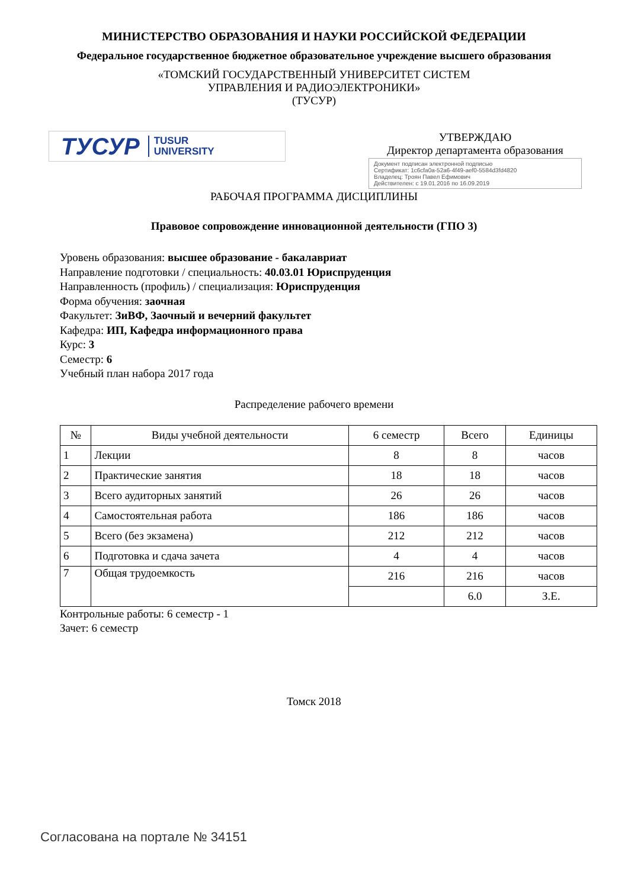МИНИСТЕРСТВО ОБРАЗОВАНИЯ И НАУКИ РОССИЙСКОЙ ФЕДЕРАЦИИ
Федеральное государственное бюджетное образовательное учреждение высшего образования
«ТОМСКИЙ ГОСУДАРСТВЕННЫЙ УНИВЕРСИТЕТ СИСТЕМ
УПРАВЛЕНИЯ И РАДИОЭЛЕКТРОНИКИ»
(ТУСУР)
ТУСУР TUSUR
UNIVERSITY
УТВЕРЖДАЮ
Директор департамента образования
Документ подписан электронной подписью
Сертификат: 1c6cfa0a-52a6-4f49-aef0-5584d3fd4820
Владелец: Троян Павел Ефимович
Действителен: с 19.01.2016 по 16.09.2019
РАБОЧАЯ ПРОГРАММА ДИСЦИПЛИНЫ
Правовое сопровождение инновационной деятельности (ГПО 3)
Уровень образования: высшее образование - бакалавриат
Направление подготовки / специальность: 40.03.01 Юриспруденция
Направленность (профиль) / специализация: Юриспруденция
Форма обучения: заочная
Факультет: ЗиВФ, Заочный и вечерний факультет
Кафедра: ИП, Кафедра информационного права
Курс: 3
Семестр: 6
Учебный план набора 2017 года
Распределение рабочего времени
| № | Виды учебной деятельности | 6 семестр | Всего | Единицы |
| --- | --- | --- | --- | --- |
| 1 | Лекции | 8 | 8 | часов |
| 2 | Практические занятия | 18 | 18 | часов |
| 3 | Всего аудиторных занятий | 26 | 26 | часов |
| 4 | Самостоятельная работа | 186 | 186 | часов |
| 5 | Всего (без экзамена) | 212 | 212 | часов |
| 6 | Подготовка и сдача зачета | 4 | 4 | часов |
| 7 | Общая трудоемкость | 216 | 216 | часов |
| | | | 6.0 | З.Е. |
Контрольные работы: 6 семестр - 1
Зачет: 6 семестр
Томск 2018
Согласована на портале № 34151